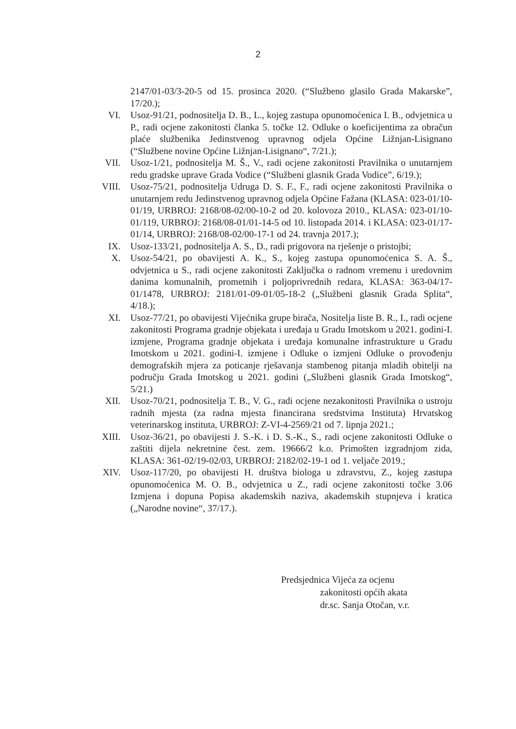2
2147/01-03/3-20-5 od 15. prosinca 2020. (“Službeno glasilo Grada Makarske”, 17/20.);
VI. Usoz-91/21, podnositelja D. B., L., kojeg zastupa opunomoćenica I. B., odvjetnica u P., radi ocjene zakonitosti članka 5. točke 12. Odluke o koeficijentima za obračun plaće službenika Jedinstvenog upravnog odjela Općine Ližnjan-Lisignano (“Službene novine Općine Ližnjan-Lisignano“, 7/21.);
VII. Usoz-1/21, podnositelja M. Š., V., radi ocjene zakonitosti Pravilnika o unutarnjem redu gradske uprave Grada Vodice (“Službeni glasnik Grada Vodice”, 6/19.);
VIII. Usoz-75/21, podnositelja Udruga D. S. F., F., radi ocjene zakonitosti Pravilnika o unutarnjem redu Jedinstvenog upravnog odjela Općine Fažana (KLASA: 023-01/10-01/19, URBROJ: 2168/08-02/00-10-2 od 20. kolovoza 2010., KLASA: 023-01/10-01/119, URBROJ: 2168/08-01/01-14-5 od 10. listopada 2014. i KLASA: 023-01/17-01/14, URBROJ: 2168/08-02/00-17-1 od 24. travnja 2017.);
IX. Usoz-133/21, podnositelja A. S., D., radi prigovora na rješenje o pristojbi;
X. Usoz-54/21, po obavijesti A. K., S., kojeg zastupa opunomoćenica S. A. Š., odvjetnica u S., radi ocjene zakonitosti Zaključka o radnom vremenu i uredovnim danima komunalnih, prometnih i poljoprivrednih redara, KLASA: 363-04/17-01/1478, URBROJ: 2181/01-09-01/05-18-2 („Službeni glasnik Grada Splita“, 4/18.);
XI. Usoz-77/21, po obavijesti Vijećnika grupe birača, Nositelja liste B. R., I., radi ocjene zakonitosti Programa gradnje objekata i uređaja u Gradu Imotskom u 2021. godini-I. izmjene, Programa gradnje objekata i uređaja komunalne infrastrukture u Gradu Imotskom u 2021. godini-I. izmjene i Odluke o izmjeni Odluke o provođenju demografskih mjera za poticanje rješavanja stambenog pitanja mladih obitelji na području Grada Imotskog u 2021. godini („Službeni glasnik Grada Imotskog“, 5/21.)
XII. Usoz-70/21, podnositelja T. B., V. G., radi ocjene nezakonitosti Pravilnika o ustroju radnih mjesta (za radna mjesta financirana sredstvima Instituta) Hrvatskog veterinarskog instituta, URBROJ: Z-VI-4-2569/21 od 7. lipnja 2021.;
XIII. Usoz-36/21, po obavijesti J. S.-K. i D. S.-K., S., radi ocjene zakonitosti Odluke o zaštiti dijela nekretnine čest. zem. 19666/2 k.o. Primošten izgradnjom zida, KLASA: 361-02/19-02/03, URBROJ: 2182/02-19-1 od 1. veljače 2019.;
XIV. Usoz-117/20, po obavijesti H. društva biologa u zdravstvu, Z., kojeg zastupa opunomoćenica M. O. B., odvjetnica u Z., radi ocjene zakonitosti točke 3.06 Izmjena i dopuna Popisa akademskih naziva, akademskih stupnjeva i kratica („Narodne novine“, 37/17.).
Predsjednica Vijeća za ocjenu
zakonitosti općih akata
dr.sc. Sanja Otočan, v.r.